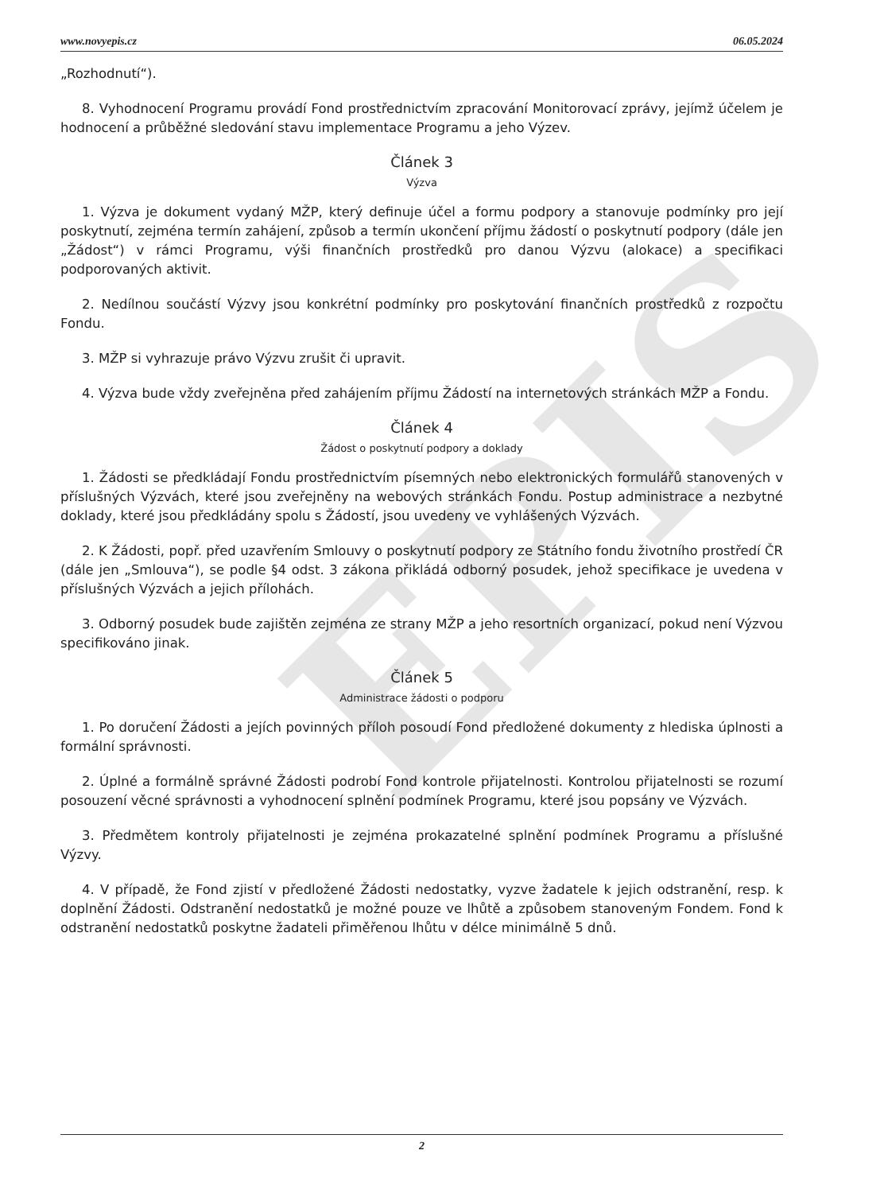EPIS
www.novyepis.cz 06.05.2024
„Rozhodnutí“).
8. Vyhodnocení Programu provádí Fond prostřednictvím zpracování Monitorovací zprávy, jejímž účelem je hodnocení a průběžné sledování stavu implementace Programu a jeho Výzev.
Článek 3
Výzva
1. Výzva je dokument vydaný MŽP, který definuje účel a formu podpory a stanovuje podmínky pro její poskytnutí, zejména termín zahájení, způsob a termín ukončení příjmu žádostí o poskytnutí podpory (dále jen „Žádost“) v rámci Programu, výši finančních prostředků pro danou Výzvu (alokace) a specifikaci podporovaných aktivit.
2. Nedílnou součástí Výzvy jsou konkrétní podmínky pro poskytování finančních prostředků z rozpočtu Fondu.
3. MŽP si vyhrazuje právo Výzvu zrušit či upravit.
4. Výzva bude vždy zveřejněna před zahájením příjmu Žádostí na internetových stránkách MŽP a Fondu.
Článek 4
Žádost o poskytnutí podpory a doklady
1. Žádosti se předkládají Fondu prostřednictvím písemných nebo elektronických formulářů stanovených v příslušných Výzvách, které jsou zveřejněny na webových stránkách Fondu. Postup administrace a nezbytné doklady, které jsou předkládány spolu s Žádostí, jsou uvedeny ve vyhlášených Výzvách.
2. K Žádosti, popř. před uzavřením Smlouvy o poskytnutí podpory ze Státního fondu životního prostředí ČR (dále jen „Smlouva“), se podle §4 odst. 3 zákona přikládá odborný posudek, jehož specifikace je uvedena v příslušných Výzvách a jejich přílohách.
3. Odborný posudek bude zajištěn zejména ze strany MŽP a jeho resortních organizací, pokud není Výzvou specifikováno jinak.
Článek 5
Administrace žádosti o podporu
1. Po doručení Žádosti a jejích povinných příloh posoudí Fond předložené dokumenty z hlediska úplnosti a formální správnosti.
2. Úplné a formálně správné Žádosti podrobí Fond kontrole přijatelnosti. Kontrolou přijatelnosti se rozumí posouzení věcné správnosti a vyhodnocení splnění podmínek Programu, které jsou popsány ve Výzvách.
3. Předmětem kontroly přijatelnosti je zejména prokazatelné splnění podmínek Programu a příslušné Výzvy.
4. V případě, že Fond zjistí v předložené Žádosti nedostatky, vyzve žadatele k jejich odstranění, resp. k doplnění Žádosti. Odstranění nedostatků je možné pouze ve lhůtě a způsobem stanoveným Fondem. Fond k odstranění nedostatků poskytne žadateli přiměřenou lhůtu v délce minimálně 5 dnů.
2